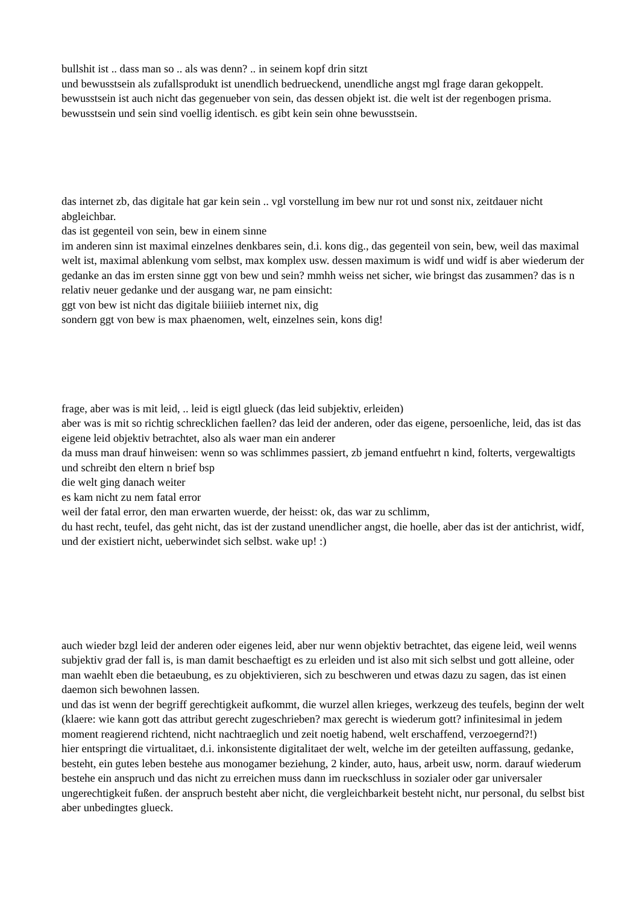bullshit ist .. dass man so .. als was denn? .. in seinem kopf drin sitzt
und bewusstsein als zufallsprodukt ist unendlich bedrueckend, unendliche angst mgl frage daran gekoppelt.
bewusstsein ist auch nicht das gegenueber von sein, das dessen objekt ist. die welt ist der regenbogen prisma. bewusstsein und sein sind voellig identisch. es gibt kein sein ohne bewusstsein.
das internet zb, das digitale hat gar kein sein .. vgl vorstellung im bew nur rot und sonst nix, zeitdauer nicht abgleichbar.
das ist gegenteil von sein, bew in einem sinne
im anderen sinn ist maximal einzelnes denkbares sein, d.i. kons dig., das gegenteil von sein, bew, weil das maximal welt ist, maximal ablenkung vom selbst, max komplex usw. dessen maximum is widf und widf is aber wiederum der gedanke an das im ersten sinne ggt von bew und sein? mmhh weiss net sicher, wie bringst das zusammen? das is n relativ neuer gedanke und der ausgang war, ne pam einsicht:
ggt von bew ist nicht das digitale biiiiieb internet nix, dig
sondern ggt von bew is max phaenomen, welt, einzelnes sein, kons dig!
frage, aber was is mit leid, .. leid is eigtl glueck (das leid subjektiv, erleiden)
aber was is mit so richtig schrecklichen faellen? das leid der anderen, oder das eigene, persoenliche, leid, das ist das eigene leid objektiv betrachtet, also als waer man ein anderer
da muss man drauf hinweisen: wenn so was schlimmes passiert, zb jemand entfuehrt n kind, folterts, vergewaltigts und schreibt den eltern n brief bsp
die welt ging danach weiter
es kam nicht zu nem fatal error
weil der fatal error, den man erwarten wuerde, der heisst: ok, das war zu schlimm,
du hast recht, teufel, das geht nicht, das ist der zustand unendlicher angst, die hoelle, aber das ist der antichrist, widf, und der existiert nicht, ueberwindet sich selbst. wake up! :)
auch wieder bzgl leid der anderen oder eigenes leid, aber nur wenn objektiv betrachtet, das eigene leid, weil wenns subjektiv grad der fall is, is man damit beschaeftigt es zu erleiden und ist also mit sich selbst und gott alleine, oder man waehlt eben die betaeubung, es zu objektivieren, sich zu beschweren und etwas dazu zu sagen, das ist einen daemon sich bewohnen lassen.
und das ist wenn der begriff gerechtigkeit aufkommt, die wurzel allen krieges, werkzeug des teufels, beginn der welt (klaere: wie kann gott das attribut gerecht zugeschrieben? max gerecht is wiederum gott? infinitesimal in jedem moment reagierend richtend, nicht nachtraeglich und zeit noetig habend, welt erschaffend, verzoegernd?!)
hier entspringt die virtualitaet, d.i. inkonsistente digitalitaet der welt, welche im der geteilten auffassung, gedanke, besteht, ein gutes leben bestehe aus monogamer beziehung, 2 kinder, auto, haus, arbeit usw, norm. darauf wiederum bestehe ein anspruch und das nicht zu erreichen muss dann im rueckschluss in sozialer oder gar universaler ungerechtigkeit fußen. der anspruch besteht aber nicht, die vergleichbarkeit besteht nicht, nur personal, du selbst bist aber unbedingtes glueck.